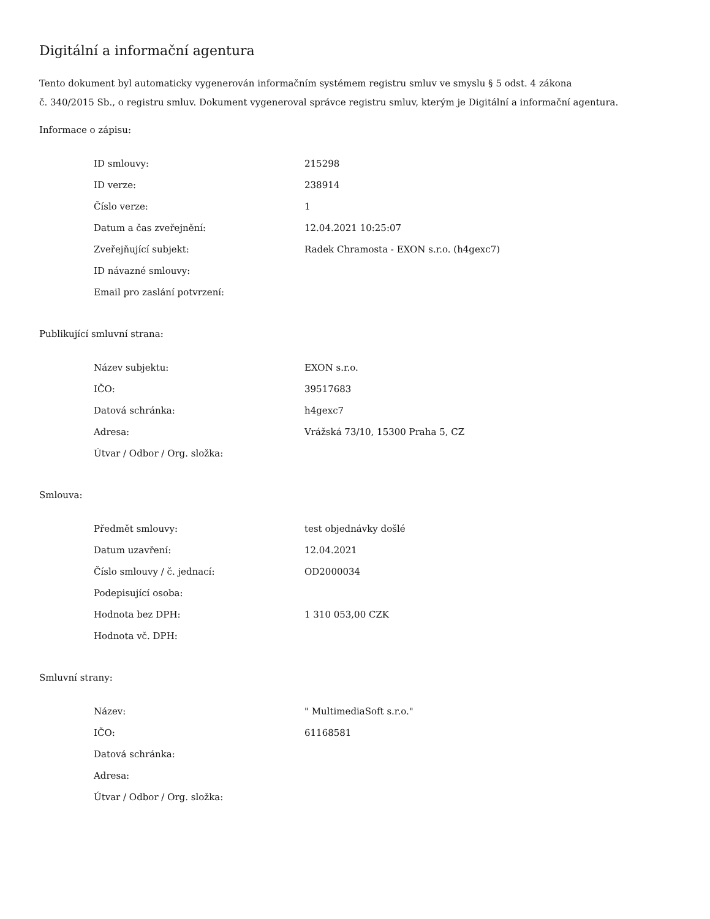Digitální a informační agentura
Tento dokument byl automaticky vygenerován informačním systémem registru smluv ve smyslu § 5 odst. 4 zákona
č. 340/2015 Sb., o registru smluv. Dokument vygeneroval správce registru smluv, kterým je Digitální a informační agentura.
Informace o zápisu:
| ID smlouvy: | 215298 |
| ID verze: | 238914 |
| Číslo verze: | 1 |
| Datum a čas zveřejnění: | 12.04.2021 10:25:07 |
| Zveřejňující subjekt: | Radek Chramosta - EXON s.r.o. (h4gexc7) |
| ID návazné smlouvy: | |
| Email pro zaslání potvrzení: | |
Publikující smluvní strana:
| Název subjektu: | EXON s.r.o. |
| IČO: | 39517683 |
| Datová schránka: | h4gexc7 |
| Adresa: | Vrážská 73/10, 15300 Praha 5, CZ |
| Útvar / Odbor / Org. složka: | |
Smlouva:
| Předmět smlouvy: | test objednávky došlé |
| Datum uzavření: | 12.04.2021 |
| Číslo smlouvy / č. jednací: | OD2000034 |
| Podepisující osoba: | |
| Hodnota bez DPH: | 1 310 053,00 CZK |
| Hodnota vč. DPH: | |
Smluvní strany:
| Název: | " MultimediaSoft s.r.o." |
| IČO: | 61168581 |
| Datová schránka: | |
| Adresa: | |
| Útvar / Odbor / Org. složka: | |